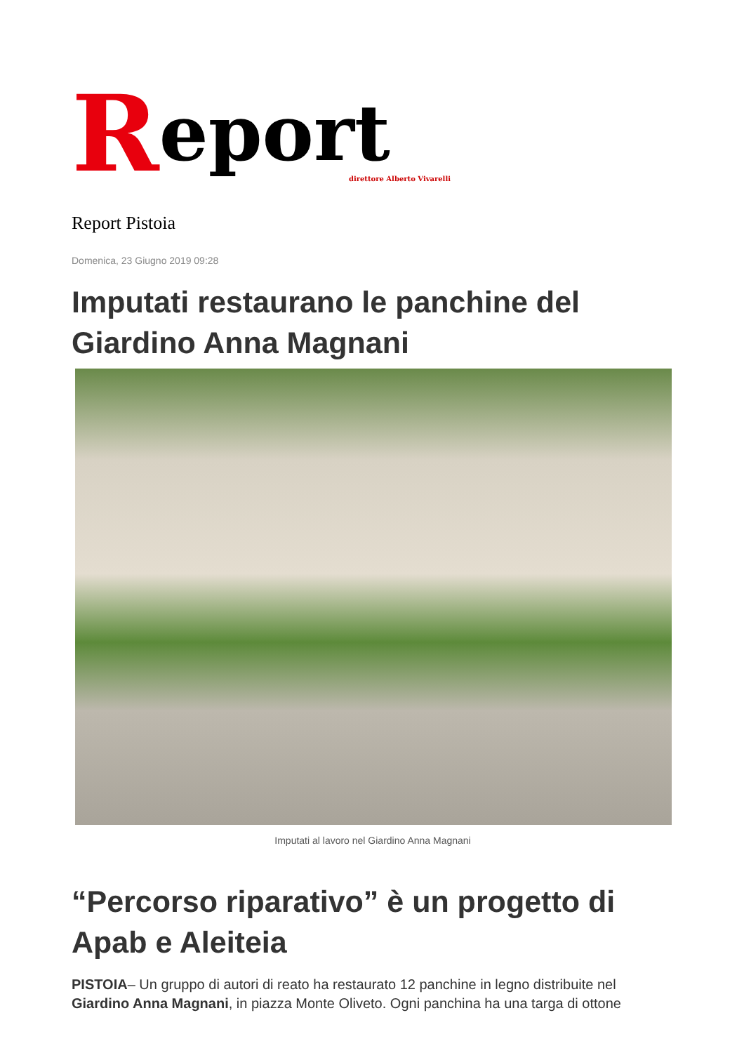Report
direttore Alberto Vivarelli
Report Pistoia
Domenica, 23 Giugno 2019 09:28
Imputati restaurano le panchine del Giardino Anna Magnani
Imputati al lavoro nel Giardino Anna Magnani
“Percorso riparativo” è un progetto di Apab e Aleiteia
PISTOIA– Un gruppo di autori di reato ha restaurato 12 panchine in legno distribuite nel Giardino Anna Magnani, in piazza Monte Oliveto. Ogni panchina ha una targa di ottone